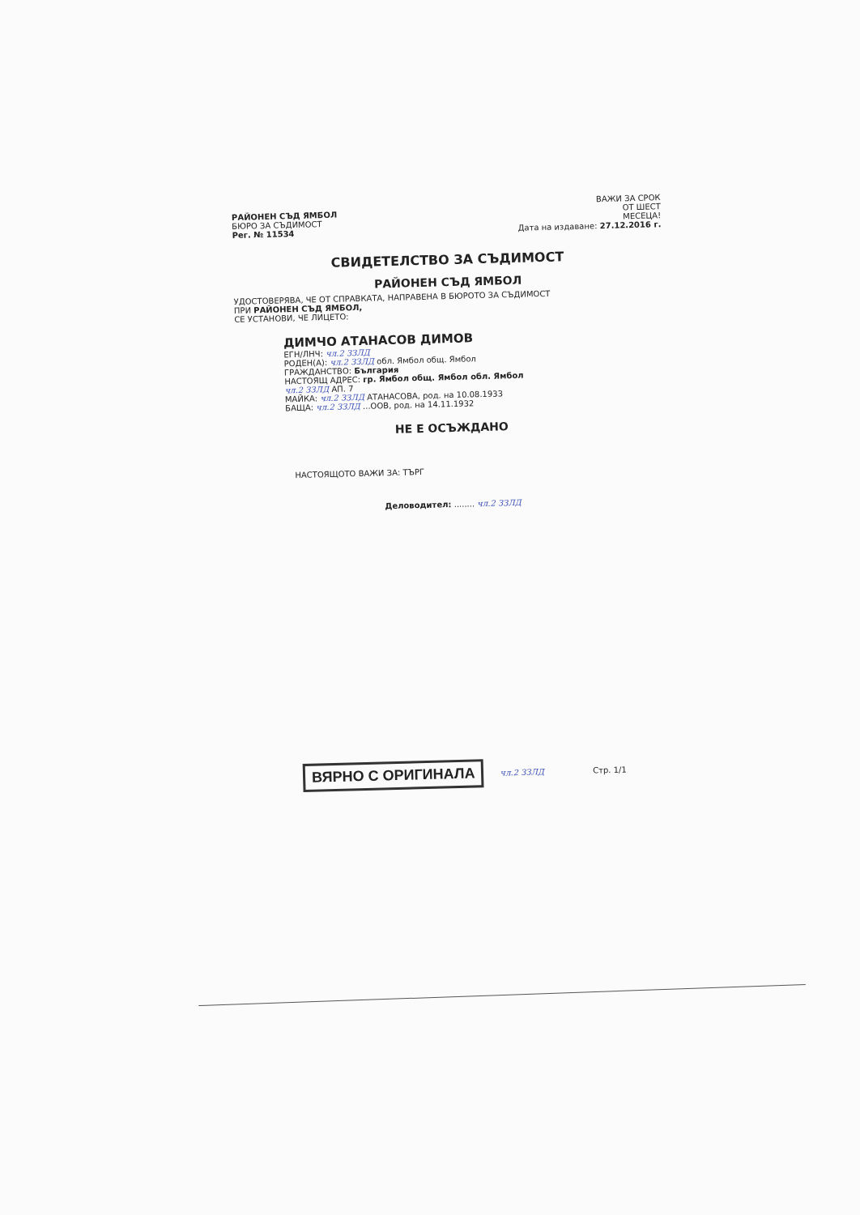РАЙОНЕН СЪД ЯМБОЛ
БЮРО ЗА СЪДИМОСТ
Рег. № 11534
ВАЖИ ЗА СРОК
ОТ ШЕСТ
МЕСЕЦА!
Дата на издаване: 27.12.2016 г.
СВИДЕТЕЛСТВО ЗА СЪДИМОСТ
РАЙОНЕН СЪД ЯМБОЛ
УДОСТОВЕРЯВА, ЧЕ ОТ СПРАВКАТА, НАПРАВЕНА В БЮРОТО ЗА СЪДИМОСТ
ПРИ РАЙОНЕН СЪД ЯМБОЛ,
СЕ УСТАНОВИ, ЧЕ ЛИЦЕТО:
ДИМЧО АТАНАСОВ ДИМОВ
ЕГН/ЛНЧ: чл.2 ЗЗЛД
РОДЕН(А): чл.2 ЗЗЛД обл. Ямбол общ. Ямбол
ГРАЖДАНСТВО: България
НАСТОЯЩ АДРЕС: гр. Ямбол общ. Ямбол обл. Ямбол
чл.2 ЗЗЛД АП. 7
МАЙКА: чл.2 ЗЗЛД АТАНАСОВА, род. на 10.08.1933
БАЩА: чл.2 ЗЗЛД ...ООВ, род. на 14.11.1932
НЕ Е ОСЪЖДАНО
НАСТОЯЩОТО ВАЖИ ЗА: ТЪРГ
Деловодител: ........ чл.2 ЗЗЛД
ВЯРНО С ОРИГИНАЛА чл.2 ЗЗЛД Стр. 1/1